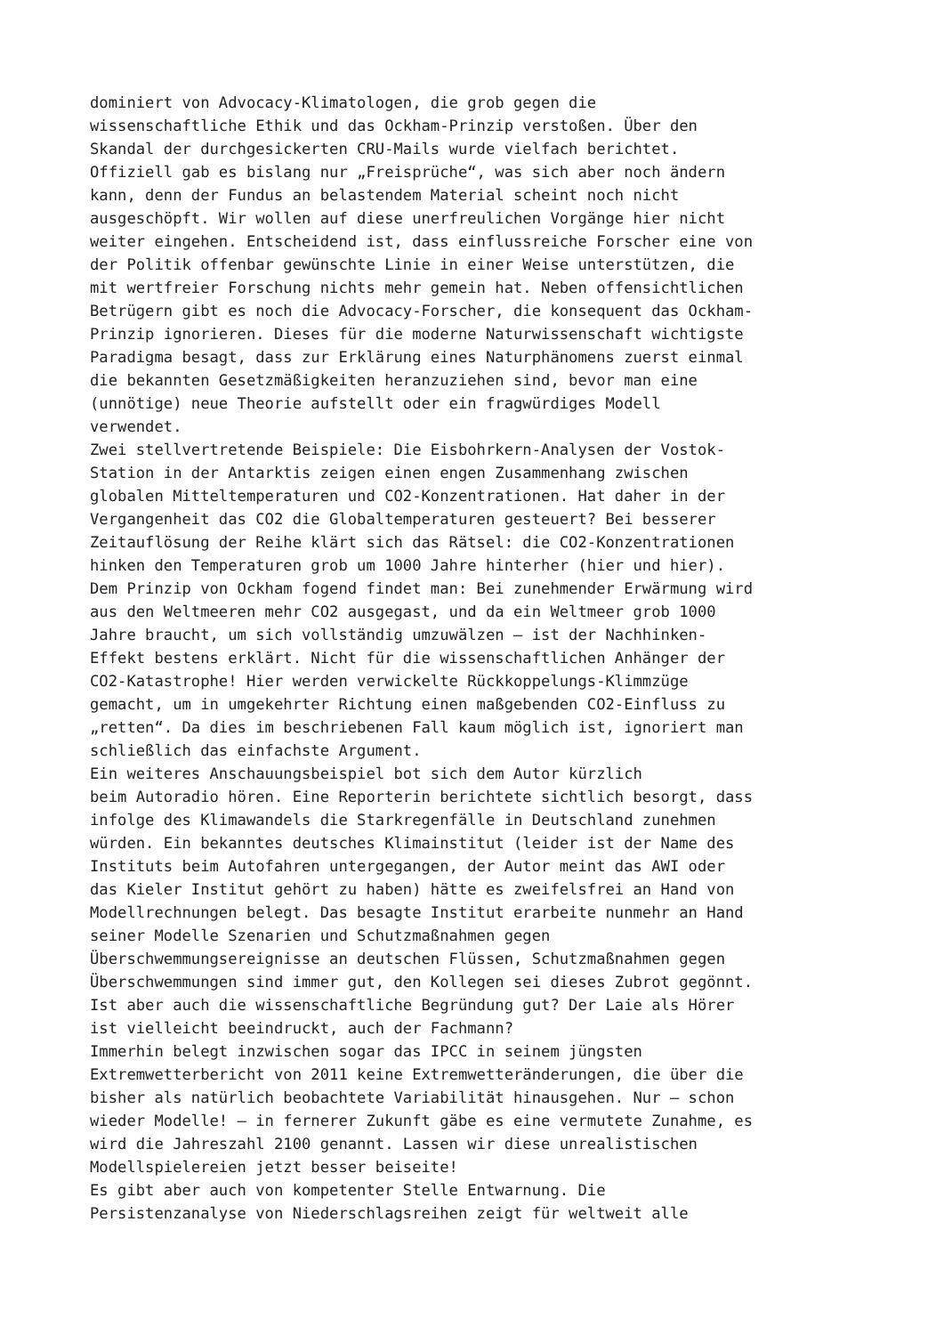dominiert von Advocacy-Klimatologen, die grob gegen die wissenschaftliche Ethik und das Ockham-Prinzip verstoßen. Über den Skandal der durchgesickerten CRU-Mails wurde vielfach berichtet. Offiziell gab es bislang nur „Freisprüche“, was sich aber noch ändern kann, denn der Fundus an belastendem Material scheint noch nicht ausgeschöpft. Wir wollen auf diese unerfreulichen Vorgänge hier nicht weiter eingehen. Entscheidend ist, dass einflussreiche Forscher eine von der Politik offenbar gewünschte Linie in einer Weise unterstützen, die mit wertfreier Forschung nichts mehr gemein hat. Neben offensichtlichen Betrügern gibt es noch die Advocacy-Forscher, die konsequent das Ockham- Prinzip ignorieren. Dieses für die moderne Naturwissenschaft wichtigste Paradigma besagt, dass zur Erklärung eines Naturphänomens zuerst einmal die bekannten Gesetzmäßigkeiten heranzuziehen sind, bevor man eine (unnötige) neue Theorie aufstellt oder ein fragwürdiges Modell verwendet. Zwei stellvertretende Beispiele: Die Eisbohrkern-Analysen der Vostok- Station in der Antarktis zeigen einen engen Zusammenhang zwischen globalen Mitteltemperaturen und CO2-Konzentrationen. Hat daher in der Vergangenheit das CO2 die Globaltemperaturen gesteuert? Bei besserer Zeitauflösung der Reihe klärt sich das Rätsel: die CO2-Konzentrationen hinken den Temperaturen grob um 1000 Jahre hinterher (hier und hier). Dem Prinzip von Ockham fogend findet man: Bei zunehmender Erwärmung wird aus den Weltmeeren mehr CO2 ausgegast, und da ein Weltmeer grob 1000 Jahre braucht, um sich vollständig umzuwälzen – ist der Nachhinken- Effekt bestens erklärt. Nicht für die wissenschaftlichen Anhänger der CO2-Katastrophe! Hier werden verwickelte Rückkoppelungs-Klimmzüge gemacht, um in umgekehrter Richtung einen maßgebenden CO2-Einfluss zu „retten“. Da dies im beschriebenen Fall kaum möglich ist, ignoriert man schließlich das einfachste Argument. Ein weiteres Anschauungsbeispiel bot sich dem Autor kürzlich beim Autoradio hören. Eine Reporterin berichtete sichtlich besorgt, dass infolge des Klimawandels die Starkregenfälle in Deutschland zunehmen würden. Ein bekanntes deutsches Klimainstitut (leider ist der Name des Instituts beim Autofahren untergegangen, der Autor meint das AWI oder das Kieler Institut gehört zu haben) hätte es zweifelsfrei an Hand von Modellrechnungen belegt. Das besagte Institut erarbeite nunmehr an Hand seiner Modelle Szenarien und Schutzmaßnahmen gegen Überschwemmungsereignisse an deutschen Flüssen, Schutzmaßnahmen gegen Überschwemmungen sind immer gut, den Kollegen sei dieses Zubrot gegönnt. Ist aber auch die wissenschaftliche Begründung gut? Der Laie als Hörer ist vielleicht beeindruckt, auch der Fachmann? Immerhin belegt inzwischen sogar das IPCC in seinem jüngsten Extremwetterbericht von 2011 keine Extremwetteränderungen, die über die bisher als natürlich beobachtete Variabilität hinausgehen. Nur – schon wieder Modelle! – in fernerer Zukunft gäbe es eine vermutete Zunahme, es wird die Jahreszahl 2100 genannt. Lassen wir diese unrealistischen Modellspielereien jetzt besser beiseite! Es gibt aber auch von kompetenter Stelle Entwarnung. Die Persistenzanalyse von Niederschlagsreihen zeigt für weltweit alle